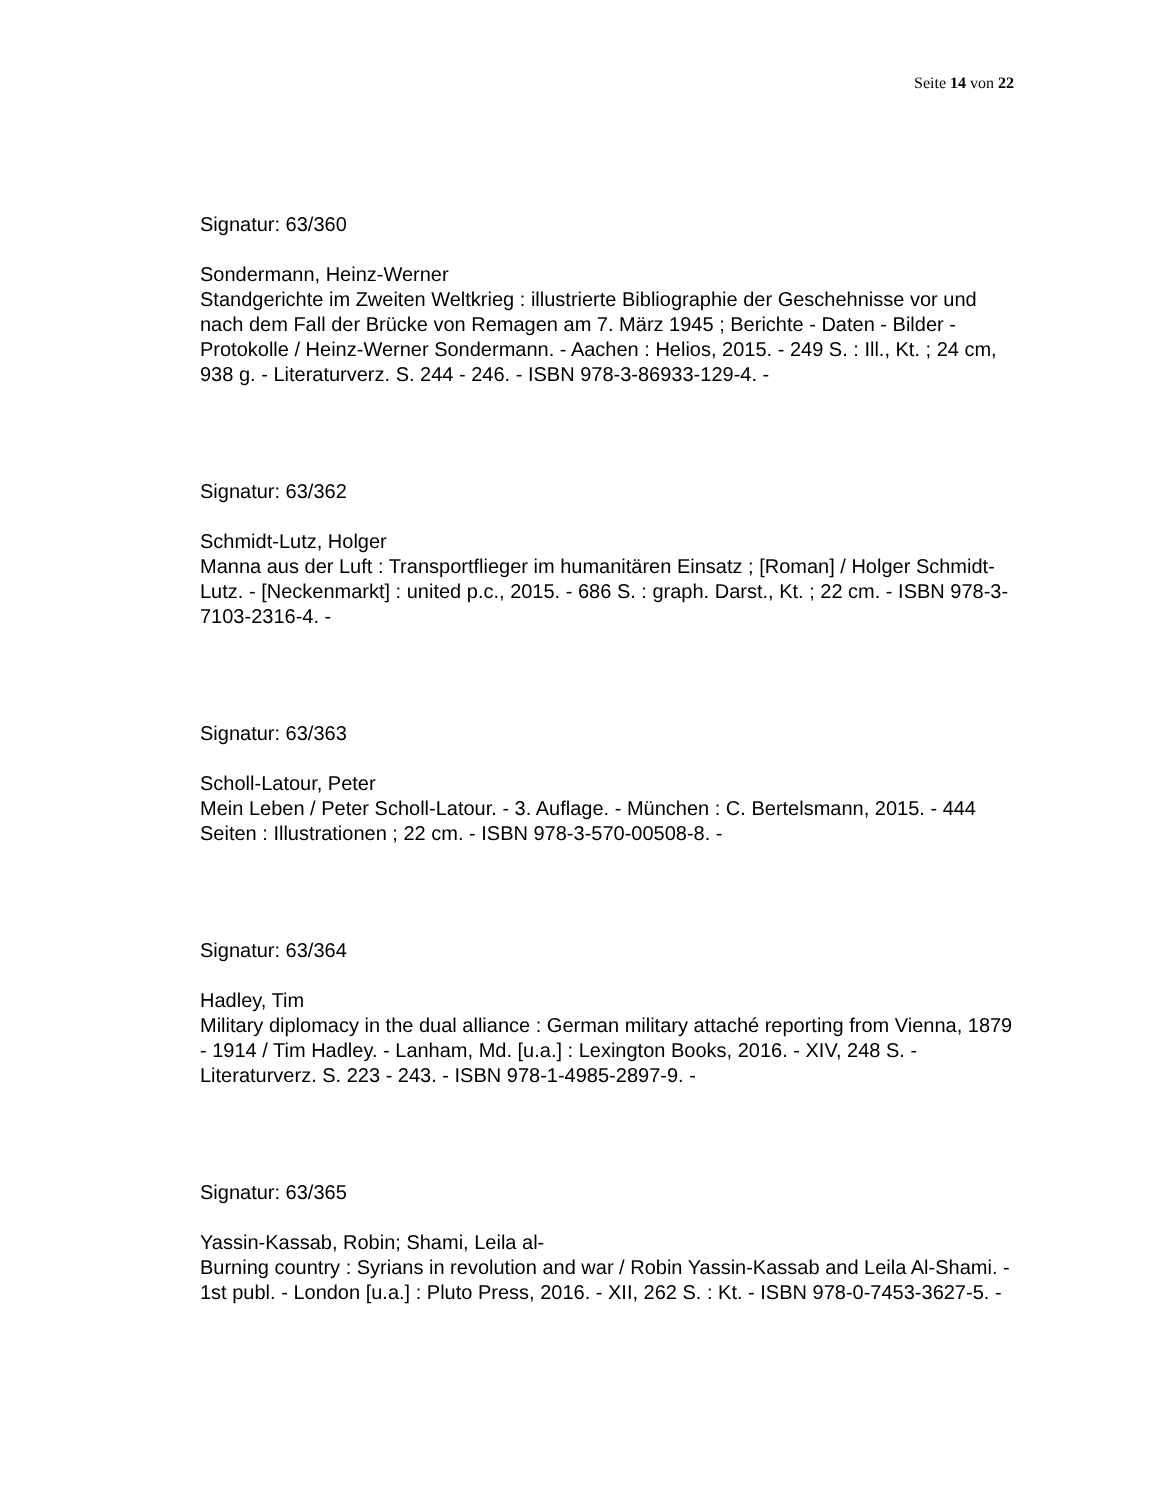Seite 14 von 22
Signatur: 63/360
Sondermann, Heinz-Werner
Standgerichte im Zweiten Weltkrieg : illustrierte Bibliographie der Geschehnisse vor und nach dem Fall der Brücke von Remagen am 7. März 1945 ; Berichte - Daten - Bilder - Protokolle / Heinz-Werner Sondermann. - Aachen : Helios, 2015. - 249 S. : Ill., Kt. ; 24 cm, 938 g. - Literaturverz. S. 244 - 246. - ISBN 978-3-86933-129-4. -
Signatur: 63/362
Schmidt-Lutz, Holger
Manna aus der Luft : Transportflieger im humanitären Einsatz ; [Roman] / Holger Schmidt-Lutz. - [Neckenmarkt] : united p.c., 2015. - 686 S. : graph. Darst., Kt. ; 22 cm. - ISBN 978-3-7103-2316-4. -
Signatur: 63/363
Scholl-Latour, Peter
Mein Leben / Peter Scholl-Latour. - 3. Auflage. - München : C. Bertelsmann, 2015. - 444 Seiten : Illustrationen ; 22 cm. - ISBN 978-3-570-00508-8. -
Signatur: 63/364
Hadley, Tim
Military diplomacy in the dual alliance : German military attaché reporting from Vienna, 1879 - 1914 / Tim Hadley. - Lanham, Md. [u.a.] : Lexington Books, 2016. - XIV, 248 S. - Literaturverz. S. 223 - 243. - ISBN 978-1-4985-2897-9. -
Signatur: 63/365
Yassin-Kassab, Robin; Shami, Leila al-
Burning country : Syrians in revolution and war / Robin Yassin-Kassab and Leila Al-Shami. - 1st publ. - London [u.a.] : Pluto Press, 2016. - XII, 262 S. : Kt. - ISBN 978-0-7453-3627-5. -